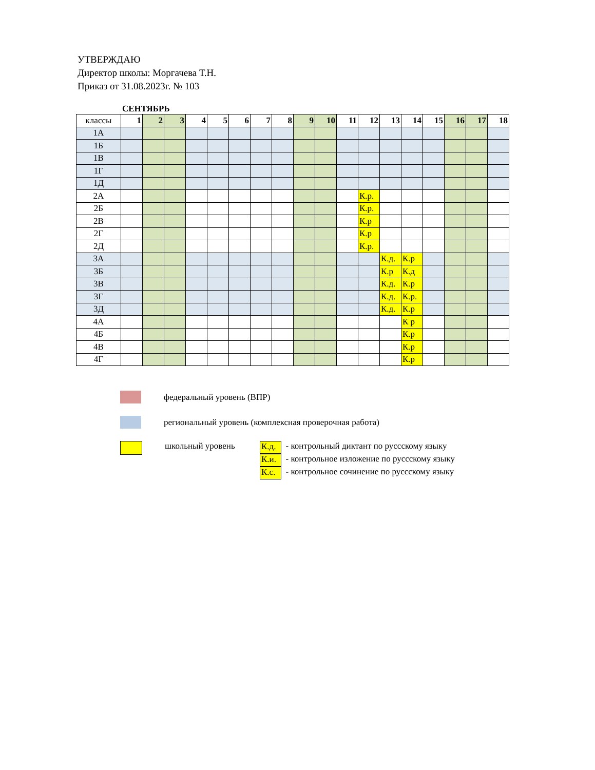УТВЕРЖДАЮ
Директор школы: Моргачева Т.Н.
Приказ от 31.08.2023г. № 103
СЕНТЯБРЬ
| классы | 1 | 2 | 3 | 4 | 5 | 6 | 7 | 8 | 9 | 10 | 11 | 12 | 13 | 14 | 15 | 16 | 17 | 18 |
| --- | --- | --- | --- | --- | --- | --- | --- | --- | --- | --- | --- | --- | --- | --- | --- | --- | --- | --- |
| 1А | | | | | | | | | | | | | | | | | | |
| 1Б | | | | | | | | | | | | | | | | | | |
| 1В | | | | | | | | | | | | | | | | | | |
| 1Г | | | | | | | | | | | | | | | | | | |
| 1Д | | | | | | | | | | | | | | | | | | |
| 2А | | | | | | | | | | | | К.р. | | | | | | |
| 2Б | | | | | | | | | | | | К.р. | | | | | | |
| 2В | | | | | | | | | | | | К.р | | | | | | |
| 2Г | | | | | | | | | | | | К.р | | | | | | |
| 2Д | | | | | | | | | | | | К.р. | | | | | | |
| 3А | | | | | | | | | | | | | К.д. | К.р | | | | |
| 3Б | | | | | | | | | | | | | К.р | К.д | | | | |
| 3В | | | | | | | | | | | | | К.д. | К.р | | | | |
| 3Г | | | | | | | | | | | | | К.д. | К.р. | | | | |
| 3Д | | | | | | | | | | | | | К.д. | К.р | | | | |
| 4А | | | | | | | | | | | | | | К р | | | | |
| 4Б | | | | | | | | | | | | | | К.р | | | | |
| 4В | | | | | | | | | | | | | | К.р | | | | |
| 4Г | | | | | | | | | | | | | | К.р | | | | |
федеральный уровень (ВПР)
региональный уровень (комплексная проверочная работа)
школьный уровень
К.д. - контрольный диктант по руссскому языку
К.и. - контрольное изложение по руссскому языку
К.с. - контрольное сочинение по руссскому языку